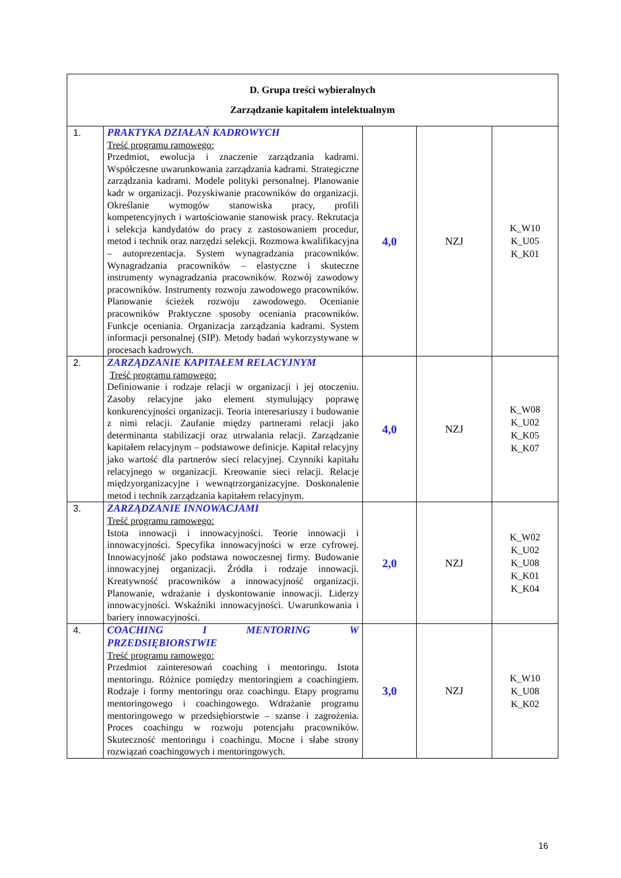| D. Grupa treści wybieralnych Zarządzanie kapitałem intelektualnym | | | | |
| 1. | PRAKTYKA DZIAŁAŃ KADROWYCH Treść programu ramowego: Przedmiot, ewolucja i znaczenie zarządzania kadrami. Współczesne uwarunkowania zarządzania kadrami. Strategiczne zarządzania kadrami. Modele polityki personalnej. Planowanie kadr w organizacji. Pozyskiwanie pracowników do organizacji. Określanie wymogów stanowiska pracy, profili kompetencyjnych i wartościowanie stanowisk pracy. Rekrutacja i selekcja kandydatów do pracy z zastosowaniem procedur, metod i technik oraz narzędzi selekcji. Rozmowa kwalifikacyjna – autoprezentacja. System wynagradzania pracowników. Wynagradzania pracowników – elastyczne i skuteczne instrumenty wynagradzania pracowników. Rozwój zawodowy pracowników. Instrumenty rozwoju zawodowego pracowników. Planowanie ścieżek rozwoju zawodowego. Ocenianie pracowników Praktyczne sposoby oceniania pracowników. Funkcje oceniania. Organizacja zarządzania kadrami. System informacji personalnej (SIP). Metody badań wykorzystywane w procesach kadrowych. | 4,0 | NZJ | K_W10 K_U05 K_K01 |
| 2. | ZARZĄDZANIE KAPITAŁEM RELACYJNYM Treść programu ramowego: Definiowanie i rodzaje relacji w organizacji i jej otoczeniu. Zasoby relacyjne jako element stymulujący poprawę konkurencyjności organizacji. Teoria interesariuszy i budowanie z nimi relacji. Zaufanie między partnerami relacji jako determinanta stabilizacji oraz utrwalania relacji. Zarządzanie kapitałem relacyjnym – podstawowe definicje. Kapitał relacyjny jako wartość dla partnerów sieci relacyjnej. Czynniki kapitału relacyjnego w organizacji. Kreowanie sieci relacji. Relacje międzyorganizacyjne i wewnątrzorganizacyjne. Doskonalenie metod i technik zarządzania kapitałem relacyjnym. | 4,0 | NZJ | K_W08 K_U02 K_K05 K_K07 |
| 3. | ZARZĄDZANIE INNOWACJAMI Treść programu ramowego: Istota innowacji i innowacyjności. Teorie innowacji i innowacyjności. Specyfika innowacyjności w erze cyfrowej. Innowacyjność jako podstawa nowoczesnej firmy. Budowanie innowacyjnej organizacji. Źródła i rodzaje innowacji. Kreatywność pracowników a innowacyjność organizacji. Planowanie, wdrażanie i dyskontowanie innowacji. Liderzy innowacyjności. Wskaźniki innowacyjności. Uwarunkowania i bariery innowacyjności. | 2,0 | NZJ | K_W02 K_U02 K_U08 K_K01 K_K04 |
| 4. | COACHING I MENTORING W PRZEDSIĘBIORSTWIE Treść programu ramowego: Przedmiot zainteresowań coaching i mentoringu. Istota mentoringu. Różnice pomiędzy mentoringiem a coachingiem. Rodzaje i formy mentoringu oraz coachingu. Etapy programu mentoringowego i coachingowego. Wdrażanie programu mentoringowego w przedsiębiorstwie – szanse i zagrożenia. Proces coachingu w rozwoju potencjału pracowników. Skuteczność mentoringu i coachingu. Mocne i słabe strony rozwiązań coachingowych i mentoringowych. | 3,0 | NZJ | K_W10 K_U08 K_K02 |
16